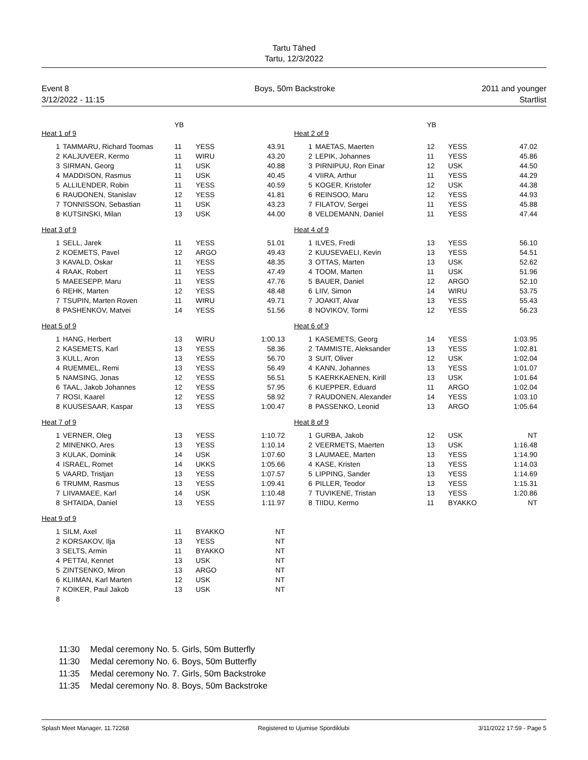Tartu Tähed
Tartu, 12/3/2022
Event 8
3/12/2022 - 11:15
Boys, 50m Backstroke
2011 and younger
Startlist
| | | YB | | |
Heat 1 of 9
| 1 | TAMMARU, Richard Toomas | 11 | YESS | 43.91 |
| 2 | KALJUVEER, Kermo | 11 | WIRU | 43.20 |
| 3 | SIRMAN, Georg | 11 | USK | 40.88 |
| 4 | MADDISON, Rasmus | 11 | USK | 40.45 |
| 5 | ALLILENDER, Robin | 11 | YESS | 40.59 |
| 6 | RAUDONEN, Stanislav | 12 | YESS | 41.81 |
| 7 | TONNISSON, Sebastian | 11 | USK | 43.23 |
| 8 | KUTSINSKI, Milan | 13 | USK | 44.00 |
Heat 3 of 9
| 1 | SELL, Jarek | 11 | YESS | 51.01 |
| 2 | KOEMETS, Pavel | 12 | ARGO | 49.43 |
| 3 | KAVALD, Oskar | 11 | YESS | 48.35 |
| 4 | RAAK, Robert | 11 | YESS | 47.49 |
| 5 | MAEESEPP, Maru | 11 | YESS | 47.76 |
| 6 | REHK, Marten | 12 | YESS | 48.48 |
| 7 | TSUPIN, Marten Roven | 11 | WIRU | 49.71 |
| 8 | PASHENKOV, Matvei | 14 | YESS | 51.56 |
Heat 5 of 9
| 1 | HANG, Herbert | 13 | WIRU | 1:00.13 |
| 2 | KASEMETS, Karl | 13 | YESS | 58.36 |
| 3 | KULL, Aron | 13 | YESS | 56.70 |
| 4 | RUEMMEL, Remi | 13 | YESS | 56.49 |
| 5 | NAMSING, Jonas | 12 | YESS | 56.51 |
| 6 | TAAL, Jakob Johannes | 12 | YESS | 57.95 |
| 7 | ROSI, Kaarel | 12 | YESS | 58.92 |
| 8 | KUUSESAAR, Kaspar | 13 | YESS | 1:00.47 |
Heat 7 of 9
| 1 | VERNER, Oleg | 13 | YESS | 1:10.72 |
| 2 | MINENKO, Ares | 13 | YESS | 1:10.14 |
| 3 | KULAK, Dominik | 14 | USK | 1:07.60 |
| 4 | ISRAEL, Romet | 14 | UKKS | 1:05.66 |
| 5 | VAARD, Tristjan | 13 | YESS | 1:07.57 |
| 6 | TRUMM, Rasmus | 13 | YESS | 1:09.41 |
| 7 | LIIVAMAEE, Karl | 14 | USK | 1:10.48 |
| 8 | SHTAIDA, Daniel | 13 | YESS | 1:11.97 |
Heat 9 of 9
| 1 | SILM, Axel | 11 | BYAKKO | NT |
| 2 | KORSAKOV, Ilja | 13 | YESS | NT |
| 3 | SELTS, Armin | 11 | BYAKKO | NT |
| 4 | PETTAI, Kennet | 13 | USK | NT |
| 5 | ZINTSENKO, Miron | 13 | ARGO | NT |
| 6 | KLIIMAN, Karl Marten | 12 | USK | NT |
| 7 | KOIKER, Paul Jakob | 13 | USK | NT |
| 8 | | | | |
| | | YB | | |
Heat 2 of 9
| 1 | MAETAS, Maerten | 12 | YESS | 47.02 |
| 2 | LEPIK, Johannes | 11 | YESS | 45.86 |
| 3 | PIRNIPUU, Ron Einar | 12 | USK | 44.50 |
| 4 | VIIRA, Arthur | 11 | YESS | 44.29 |
| 5 | KOGER, Kristofer | 12 | USK | 44.38 |
| 6 | REINSOO, Maru | 12 | YESS | 44.93 |
| 7 | FILATOV, Sergei | 11 | YESS | 45.88 |
| 8 | VELDEMANN, Daniel | 11 | YESS | 47.44 |
Heat 4 of 9
| 1 | ILVES, Fredi | 13 | YESS | 56.10 |
| 2 | KUUSEVAELI, Kevin | 13 | YESS | 54.51 |
| 3 | OTTAS, Marten | 13 | USK | 52.62 |
| 4 | TOOM, Marten | 11 | USK | 51.96 |
| 5 | BAUER, Daniel | 12 | ARGO | 52.10 |
| 6 | LIIV, Simon | 14 | WIRU | 53.75 |
| 7 | JOAKIT, Alvar | 13 | YESS | 55.43 |
| 8 | NOVIKOV, Tormi | 12 | YESS | 56.23 |
Heat 6 of 9
| 1 | KASEMETS, Georg | 14 | YESS | 1:03.95 |
| 2 | TAMMISTE, Aleksander | 13 | YESS | 1:02.81 |
| 3 | SUIT, Oliver | 12 | USK | 1:02.04 |
| 4 | KANN, Johannes | 13 | YESS | 1:01.07 |
| 5 | KAERKKAENEN, Kirill | 13 | USK | 1:01.64 |
| 6 | KUEPPER, Eduard | 11 | ARGO | 1:02.04 |
| 7 | RAUDONEN, Alexander | 14 | YESS | 1:03.10 |
| 8 | PASSENKO, Leonid | 13 | ARGO | 1:05.64 |
Heat 8 of 9
| 1 | GURBA, Jakob | 12 | USK | NT |
| 2 | VEERMETS, Maerten | 13 | USK | 1:16.48 |
| 3 | LAUMAEE, Marten | 13 | YESS | 1:14.90 |
| 4 | KASE, Kristen | 13 | YESS | 1:14.03 |
| 5 | LIPPING, Sander | 13 | YESS | 1:14.69 |
| 6 | PILLER, Teodor | 13 | YESS | 1:15.31 |
| 7 | TUVIKENE, Tristan | 13 | YESS | 1:20.86 |
| 8 | TIIDU, Kermo | 11 | BYAKKO | NT |
11:30 Medal ceremony No. 5. Girls, 50m Butterfly
11:30 Medal ceremony No. 6. Boys, 50m Butterfly
11:35 Medal ceremony No. 7. Girls, 50m Backstroke
11:35 Medal ceremony No. 8. Boys, 50m Backstroke
Splash Meet Manager, 11.72268 Registered to Ujumise Spordiklubi 3/11/2022 17:59 - Page 5